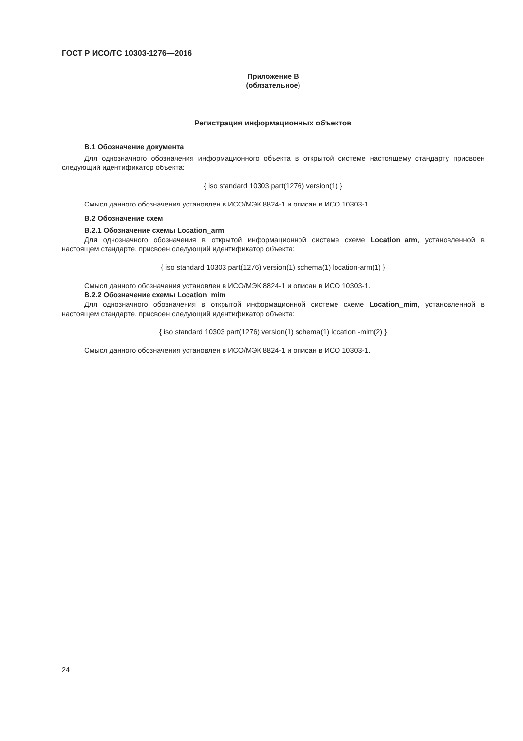ГОСТ Р ИСО/ТС 10303-1276—2016
Приложение В
(обязательное)
Регистрация информационных объектов
В.1 Обозначение документа
Для однозначного обозначения информационного объекта в открытой системе настоящему стандарту присвоен следующий идентификатор объекта:
{ iso standard 10303 part(1276) version(1) }
Смысл данного обозначения установлен в ИСО/МЭК 8824-1 и описан в ИСО 10303-1.
В.2 Обозначение схем
В.2.1 Обозначение схемы Location_arm
Для однозначного обозначения в открытой информационной системе схеме Location_arm, установленной в настоящем стандарте, присвоен следующий идентификатор объекта:
{ iso standard 10303 part(1276) version(1) schema(1) location-arm(1) }
Смысл данного обозначения установлен в ИСО/МЭК 8824-1 и описан в ИСО 10303-1.
В.2.2 Обозначение схемы Location_mim
Для однозначного обозначения в открытой информационной системе схеме Location_mim, установленной в настоящем стандарте, присвоен следующий идентификатор объекта:
{ iso standard 10303 part(1276) version(1) schema(1) location -mim(2) }
Смысл данного обозначения установлен в ИСО/МЭК 8824-1 и описан в ИСО 10303-1.
24